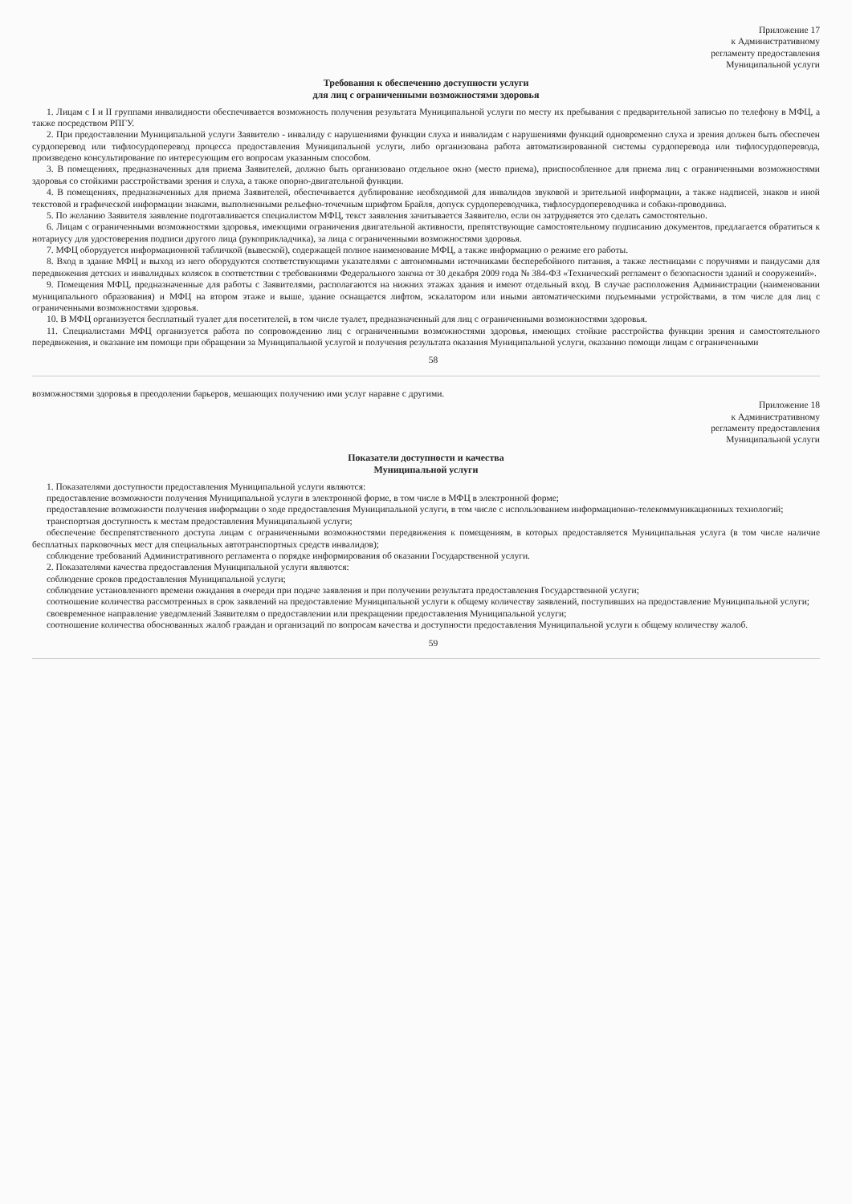Приложение 17
к Административному
регламенту предоставления
Муниципальной услуги
Требования к обеспечению доступности услуги
для лиц с ограниченными возможностями здоровья
1. Лицам с I и II группами инвалидности обеспечивается возможность получения результата Муниципальной услуги по месту их пребывания с предварительной записью по телефону в МФЦ, а также посредством РПГУ.
2. При предоставлении Муниципальной услуги Заявителю - инвалиду с нарушениями функции слуха и инвалидам с нарушениями функций одновременно слуха и зрения должен быть обеспечен сурдоперевод или тифлосурдоперевод процесса предоставления Муниципальной услуги, либо организована работа автоматизированной системы сурдоперевода или тифлосурдоперевода, произведено консультирование по интересующим его вопросам указанным способом.
3. В помещениях, предназначенных для приема Заявителей, должно быть организовано отдельное окно (место приема), приспособленное для приема лиц с ограниченными возможностями здоровья со стойкими расстройствами зрения и слуха, а также опорно-двигательной функции.
4. В помещениях, предназначенных для приема Заявителей, обеспечивается дублирование необходимой для инвалидов звуковой и зрительной информации, а также надписей, знаков и иной текстовой и графической информации знаками, выполненными рельефно-точечным шрифтом Брайля, допуск сурдопереводчика, тифлосурдопереводчика и собаки-проводника.
5. По желанию Заявителя заявление подготавливается специалистом МФЦ, текст заявления зачитывается Заявителю, если он затрудняется это сделать самостоятельно.
6. Лицам с ограниченными возможностями здоровья, имеющими ограничения двигательной активности, препятствующие самостоятельному подписанию документов, предлагается обратиться к нотариусу для удостоверения подписи другого лица (рукоприкладчика), за лица с ограниченными возможностями здоровья.
7. МФЦ оборудуется информационной табличкой (вывеской), содержащей полное наименование МФЦ, а также информацию о режиме его работы.
8. Вход в здание МФЦ и выход из него оборудуются соответствующими указателями с автономными источниками бесперебойного питания, а также лестницами с поручнями и пандусами для передвижения детских и инвалидных колясок в соответствии с требованиями Федерального закона от 30 декабря 2009 года № 384-ФЗ «Технический регламент о безопасности зданий и сооружений».
9. Помещения МФЦ, предназначенные для работы с Заявителями, располагаются на нижних этажах здания и имеют отдельный вход. В случае расположения Администрации (наименовании муниципального образования) и МФЦ на втором этаже и выше, здание оснащается лифтом, эскалатором или иными автоматическими подъемными устройствами, в том числе для лиц с ограниченными возможностями здоровья.
10. В МФЦ организуется бесплатный туалет для посетителей, в том числе туалет, предназначенный для лиц с ограниченными возможностями здоровья.
11. Специалистами МФЦ организуется работа по сопровождению лиц с ограниченными возможностями здоровья, имеющих стойкие расстройства функции зрения и самостоятельного передвижения, и оказание им помощи при обращении за Муниципальной услугой и получения результата оказания Муниципальной услуги, оказанию помощи лицам с ограниченными
58
возможностями здоровья в преодолении барьеров, мешающих получению ими услуг наравне с другими.
Приложение 18
к Административному
регламенту предоставления
Муниципальной услуги
Показатели доступности и качества
Муниципальной услуги
1. Показателями доступности предоставления Муниципальной услуги являются:
предоставление возможности получения Муниципальной услуги в электронной форме, в том числе в МФЦ в электронной форме;
предоставление возможности получения информации о ходе предоставления Муниципальной услуги, в том числе с использованием информационно-телекоммуникационных технологий;
транспортная доступность к местам предоставления Муниципальной услуги;
обеспечение беспрепятственного доступа лицам с ограниченными возможностями передвижения к помещениям, в которых предоставляется Муниципальная услуга (в том числе наличие бесплатных парковочных мест для специальных автотранспортных средств инвалидов);
соблюдение требований Административного регламента о порядке информирования об оказании Государственной услуги.
2. Показателями качества предоставления Муниципальной услуги являются:
соблюдение сроков предоставления Муниципальной услуги;
соблюдение установленного времени ожидания в очереди при подаче заявления и при получении результата предоставления Государственной услуги;
соотношение количества рассмотренных в срок заявлений на предоставление Муниципальной услуги к общему количеству заявлений, поступивших на предоставление Муниципальной услуги;
своевременное направление уведомлений Заявителям о предоставлении или прекращении предоставления Муниципальной услуги;
соотношение количества обоснованных жалоб граждан и организаций по вопросам качества и доступности предоставления Муниципальной услуги к общему количеству жалоб.
59